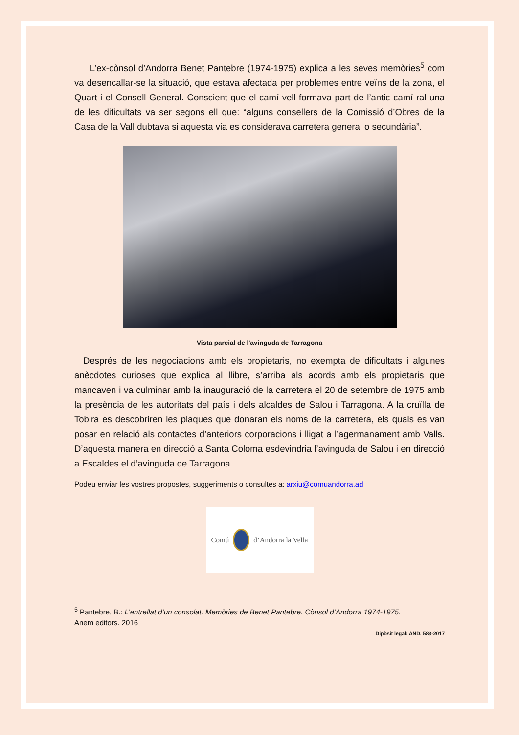L’ex-cònsol d’Andorra Benet Pantebre (1974-1975) explica a les seves memòries<sup>5</sup> com va desencallar-se la situació, que estava afectada per problemes entre veïns de la zona, el Quart i el Consell General. Conscient que el camí vell formava part de l’antic camí ral una de les dificultats va ser segons ell que: “alguns consellers de la Comissió d’Obres de la Casa de la Vall dubtava si aquesta via es considerava carretera general o secundària”.
Vista parcial de l'avinguda de Tarragona
Després de les negociacions amb els propietaris, no exempta de dificultats i algunes anècdotes curioses que explica al llibre, s’arriba als acords amb els propietaris que mancaven i va culminar amb la inauguració de la carretera el 20 de setembre de 1975 amb la presència de les autoritats del país i dels alcaldes de Salou i Tarragona. A la cruïlla de Tobira es descobriren les plaques que donaran els noms de la carretera, els quals es van posar en relació als contactes d’anteriors corporacions i lligat a l’agermanament amb Valls. D’aquesta manera en direcció a Santa Coloma esdevindria l’avinguda de Salou i en direcció a Escaldes el d’avinguda de Tarragona.
Podeu enviar les vostres propostes, suggeriments o consultes a: arxiu@comuandorra.ad
Comú d’Andorra la Vella
<sup>5</sup> Pantebre, B.: L’entrellat d’un consolat. Memòries de Benet Pantebre. Cònsol d’Andorra 1974-1975.
Anem editors. 2016
Dipòsit legal: AND. 583-2017